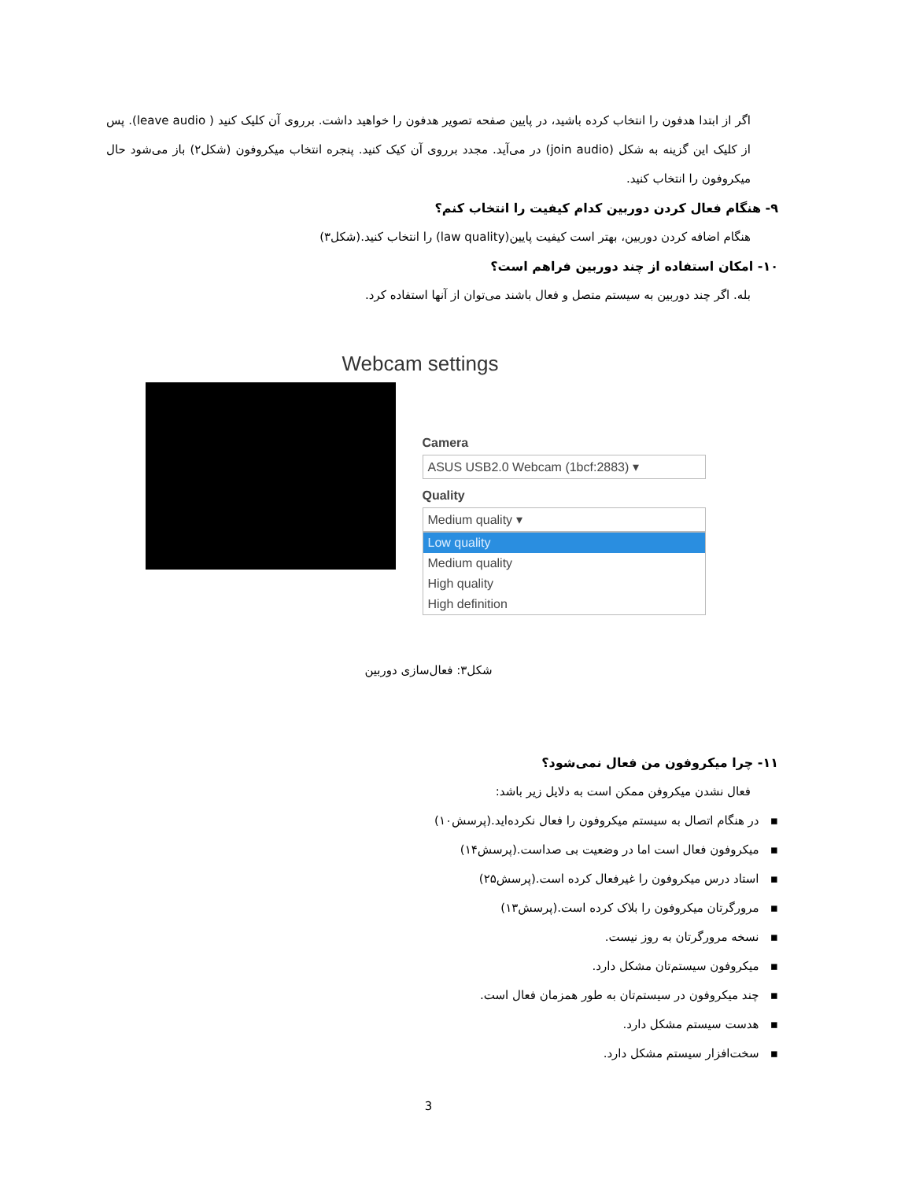اگر از ابتدا هدفون را انتخاب کرده باشید، در پایین صفحه تصویر هدفون را خواهید داشت. برروی آن کلیک کنید ( leave audio). پس از کلیک این گزینه به شکل (join audio) در می‌آید. مجدد برروی آن کیک کنید. پنجره انتخاب میکروفون (شکل۲) باز می‌شود حال میکروفون را انتخاب کنید.
۹- هنگام فعال کردن دوربین کدام کیفیت را انتخاب کنم؟
هنگام اضافه کردن دوربین، بهتر است کیفیت پایین(law quality) را انتخاب کنید.(شکل۳)
۱۰- امکان استفاده از چند دوربین فراهم است؟
بله. اگر چند دوربین به سیستم متصل و فعال باشند می‌توان از آنها استفاده کرد.
Webcam settings
Camera
ASUS USB2.0 Webcam (1bcf:2883) ▾
Quality
Medium quality ▾
Low quality
Medium quality
High quality
High definition
شکل۳: فعال‌سازی دوربین
۱۱- چرا میکروفون من فعال نمی‌شود؟
فعال نشدن میکروفن ممکن است به دلایل زیر باشد:
▪ در هنگام اتصال به سیستم میکروفون را فعال نکرده‌اید.(پرسش۱۰)
▪ میکروفون فعال است اما در وضعیت بی صداست.(پرسش۱۴)
▪ استاد درس میکروفون را غیرفعال کرده است.(پرسش۲۵)
▪ مرورگرتان میکروفون را بلاک کرده است.(پرسش۱۳)
▪ نسخه مرورگرتان به روز نیست.
▪ میکروفون سیستم‌تان مشکل دارد.
▪ چند میکروفون در سیستم‌تان به طور همزمان فعال است.
▪ هدست سیستم مشکل دارد.
▪ سخت‌افزار سیستم مشکل دارد.
3